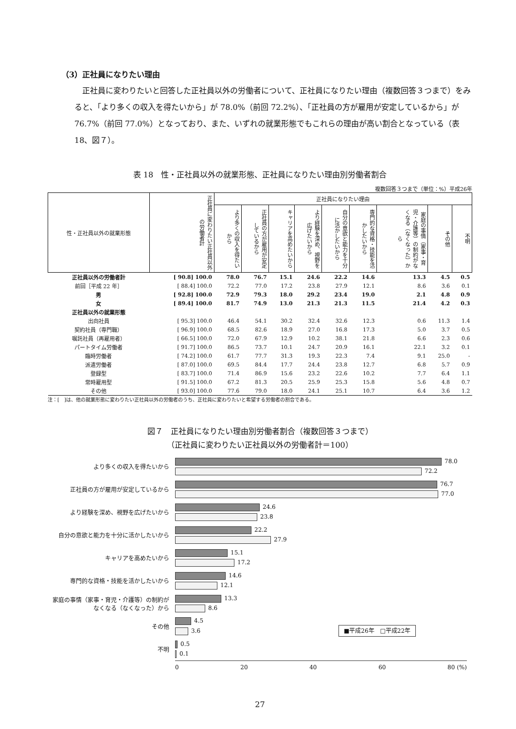（3）正社員になりたい理由
正社員に変わりたいと回答した正社員以外の労働者について、正社員になりたい理由（複数回答３つまで）をみると、「より多くの収入を得たいから」が 78.0%（前回 72.2%）、「正社員の方が雇用が安定しているから」が 76.7%（前回 77.0%）となっており、また、いずれの就業形態でもこれらの理由が高い割合となっている（表 18、図７）。
表 18　性・正社員以外の就業形態、正社員になりたい理由別労働者割合
複数回答３つまで（単位：%）平成26年
| 性・正社員以外の就業形態 | 正社員に変わりたい正社員以外の労働者計 | 正社員になりたい理由 | | | | | | | | |
| --- | --- | --- | --- | --- | --- | --- | --- | --- | --- | --- |
| | | より多くの収入を得たいから | 正社員の方が雇用が安定しているから | キャリアを高めたいから | より経験を深め、視野を広げたいから | 自分の意欲と能力を十分に活かしたいから | 専門的な資格・技能を活かしたいから | 家庭の事情（家事・育児・介護等）の制約がなくなる（なくなった）から | その他 | 不明 |
| 正社員以外の労働者計 | [ 90.8] 100.0 | 78.0 | 76.7 | 15.1 | 24.6 | 22.2 | 14.6 | 13.3 | 4.5 | 0.5 |
| 前回［平成 22 年］ | [ 88.4] 100.0 | 72.2 | 77.0 | 17.2 | 23.8 | 27.9 | 12.1 | 8.6 | 3.6 | 0.1 |
| 男 | [ 92.8] 100.0 | 72.9 | 79.3 | 18.0 | 29.2 | 23.4 | 19.0 | 2.1 | 4.8 | 0.9 |
| 女 | [ 89.4] 100.0 | 81.7 | 74.9 | 13.0 | 21.3 | 21.3 | 11.5 | 21.4 | 4.2 | 0.3 |
| 正社員以外の就業形態 | | | | | | | | | | |
| 出向社員 | [ 95.3] 100.0 | 46.4 | 54.1 | 30.2 | 32.4 | 32.6 | 12.3 | 0.6 | 11.3 | 1.4 |
| 契約社員（専門職） | [ 96.9] 100.0 | 68.5 | 82.6 | 18.9 | 27.0 | 16.8 | 17.3 | 5.0 | 3.7 | 0.5 |
| 嘱託社員（再雇用者） | [ 66.5] 100.0 | 72.0 | 67.9 | 12.9 | 10.2 | 38.1 | 21.8 | 6.6 | 2.3 | 0.6 |
| パートタイム労働者 | [ 91.7] 100.0 | 86.5 | 73.7 | 10.1 | 24.7 | 20.9 | 16.1 | 22.1 | 3.2 | 0.1 |
| 臨時労働者 | [ 74.2] 100.0 | 61.7 | 77.7 | 31.3 | 19.3 | 22.3 | 7.4 | 9.1 | 25.0 | - |
| 派遣労働者 | [ 87.0] 100.0 | 69.5 | 84.4 | 17.7 | 24.4 | 23.8 | 12.7 | 6.8 | 5.7 | 0.9 |
| 登録型 | [ 83.7] 100.0 | 71.4 | 86.9 | 15.6 | 23.2 | 22.6 | 10.2 | 7.7 | 6.4 | 1.1 |
| 常時雇用型 | [ 91.5] 100.0 | 67.2 | 81.3 | 20.5 | 25.9 | 25.3 | 15.8 | 5.6 | 4.8 | 0.7 |
| その他 | [ 93.0] 100.0 | 77.6 | 79.0 | 18.0 | 24.1 | 25.1 | 10.7 | 6.4 | 3.6 | 1.2 |
注：[　]は、他の就業形態に変わりたい正社員以外の労働者のうち、正社員に変わりたいと希望する労働者の割合である。
図７　正社員になりたい理由別労働者割合（複数回答３つまで）
（正社員に変わりたい正社員以外の労働者計＝100）
より多くの収入を得たいから
78.0
72.2
正社員の方が雇用が安定しているから
76.7
77.0
より経験を深め、視野を広げたいから
24.6
23.8
自分の意欲と能力を十分に活かしたいから
22.2
27.9
キャリアを高めたいから
15.1
17.2
専門的な資格・技能を活かしたいから
14.6
12.1
家庭の事情（家事・育児・介護等）の制約がなくなる（なくなった）から
13.3
8.6
その他
4.5
3.6 ■平成26年　□平成22年
不明
0.5
0.1
0 20 40 60 80 (%)
27